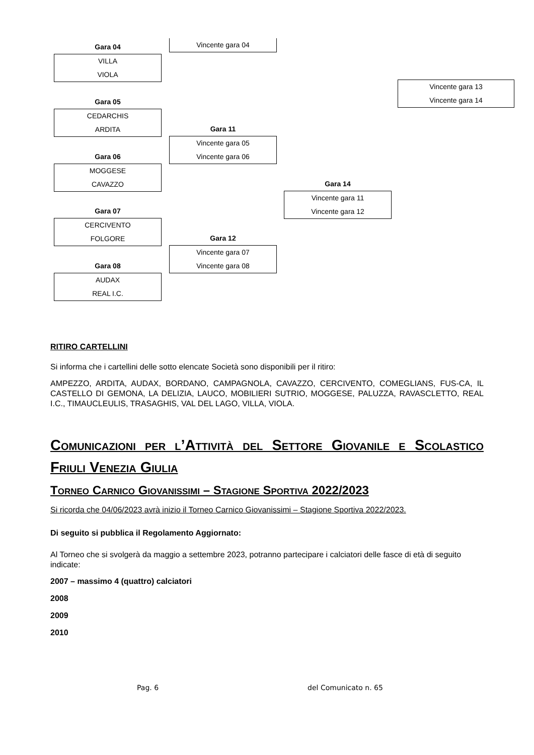Gara 04
VILLA
VIOLA
Vincente gara 04
Vincente gara 13
Vincente gara 14
Gara 05
CEDARCHIS
ARDITA
Gara 11
Vincente gara 05
Vincente gara 06
Gara 06
MOGGESE
CAVAZZO
Gara 14
Vincente gara 11
Vincente gara 12
Gara 07
CERCIVENTO
FOLGORE
Gara 12
Vincente gara 07
Vincente gara 08
Gara 08
AUDAX
REAL I.C.
RITIRO CARTELLINI
Si informa che i cartellini delle sotto elencate Società sono disponibili per il ritiro:
AMPEZZO, ARDITA, AUDAX, BORDANO, CAMPAGNOLA, CAVAZZO, CERCIVENTO, COMEGLIANS, FUS-CA, IL CASTELLO DI GEMONA, LA DELIZIA, LAUCO, MOBILIERI SUTRIO, MOGGESE, PALUZZA, RAVASCLETTO, REAL I.C., TIMAUCLEULIS, TRASAGHIS, VAL DEL LAGO, VILLA, VIOLA.
Comunicazioni per l’Attività del Settore Giovanile e Scolastico Friuli Venezia Giulia
Torneo Carnico Giovanissimi – Stagione Sportiva 2022/2023
Si ricorda che 04/06/2023 avrà inizio il Torneo Carnico Giovanissimi – Stagione Sportiva 2022/2023.
Di seguito si pubblica il Regolamento Aggiornato:
Al Torneo che si svolgerà da maggio a settembre 2023, potranno partecipare i calciatori delle fasce di età di seguito indicate:
2007 – massimo 4 (quattro) calciatori
2008
2009
2010
Pag. 6 del Comunicato n. 65